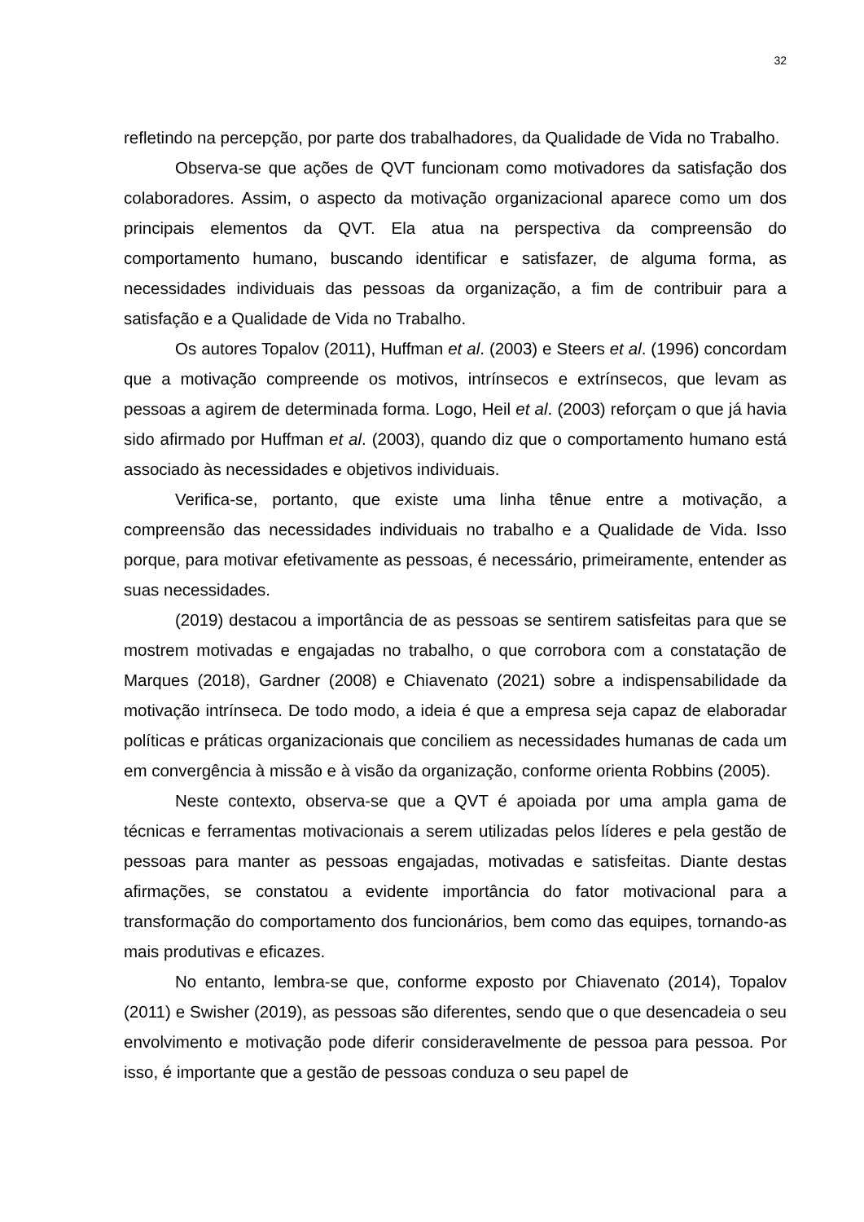32
refletindo na percepção, por parte dos trabalhadores, da Qualidade de Vida no Trabalho.
Observa-se que ações de QVT funcionam como motivadores da satisfação dos colaboradores. Assim, o aspecto da motivação organizacional aparece como um dos principais elementos da QVT. Ela atua na perspectiva da compreensão do comportamento humano, buscando identificar e satisfazer, de alguma forma, as necessidades individuais das pessoas da organização, a fim de contribuir para a satisfação e a Qualidade de Vida no Trabalho.
Os autores Topalov (2011), Huffman et al. (2003) e Steers et al. (1996) concordam que a motivação compreende os motivos, intrínsecos e extrínsecos, que levam as pessoas a agirem de determinada forma. Logo, Heil et al. (2003) reforçam o que já havia sido afirmado por Huffman et al. (2003), quando diz que o comportamento humano está associado às necessidades e objetivos individuais.
Verifica-se, portanto, que existe uma linha tênue entre a motivação, a compreensão das necessidades individuais no trabalho e a Qualidade de Vida. Isso porque, para motivar efetivamente as pessoas, é necessário, primeiramente, entender as suas necessidades.
(2019) destacou a importância de as pessoas se sentirem satisfeitas para que se mostrem motivadas e engajadas no trabalho, o que corrobora com a constatação de Marques (2018), Gardner (2008) e Chiavenato (2021) sobre a indispensabilidade da motivação intrínseca. De todo modo, a ideia é que a empresa seja capaz de elaboradar políticas e práticas organizacionais que conciliem as necessidades humanas de cada um em convergência à missão e à visão da organização, conforme orienta Robbins (2005).
Neste contexto, observa-se que a QVT é apoiada por uma ampla gama de técnicas e ferramentas motivacionais a serem utilizadas pelos líderes e pela gestão de pessoas para manter as pessoas engajadas, motivadas e satisfeitas. Diante destas afirmações, se constatou a evidente importância do fator motivacional para a transformação do comportamento dos funcionários, bem como das equipes, tornando-as mais produtivas e eficazes.
No entanto, lembra-se que, conforme exposto por Chiavenato (2014), Topalov (2011) e Swisher (2019), as pessoas são diferentes, sendo que o que desencadeia o seu envolvimento e motivação pode diferir consideravelmente de pessoa para pessoa. Por isso, é importante que a gestão de pessoas conduza o seu papel de